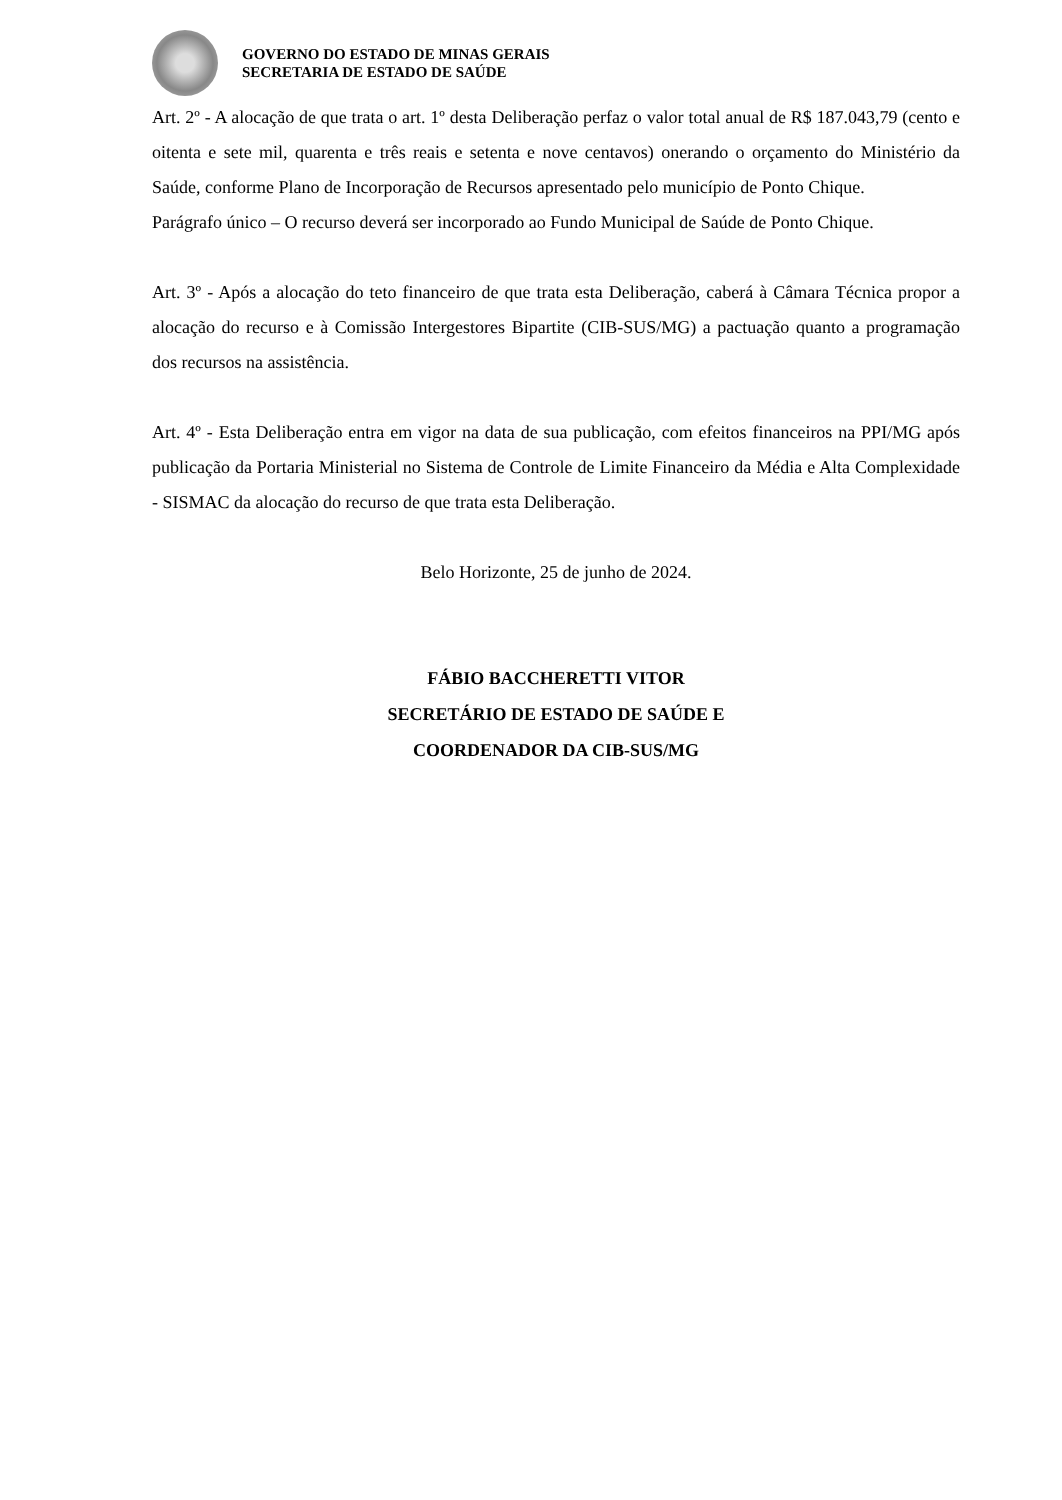GOVERNO DO ESTADO DE MINAS GERAIS
SECRETARIA DE ESTADO DE SAÚDE
Art. 2º - A alocação de que trata o art. 1º desta Deliberação perfaz o valor total anual de R$ 187.043,79 (cento e oitenta e sete mil, quarenta e três reais e setenta e nove centavos) onerando o orçamento do Ministério da Saúde, conforme Plano de Incorporação de Recursos apresentado pelo município de Ponto Chique.
Parágrafo único – O recurso deverá ser incorporado ao Fundo Municipal de Saúde de Ponto Chique.
Art. 3º - Após a alocação do teto financeiro de que trata esta Deliberação, caberá à Câmara Técnica propor a alocação do recurso e à Comissão Intergestores Bipartite (CIB-SUS/MG) a pactuação quanto a programação dos recursos na assistência.
Art. 4º - Esta Deliberação entra em vigor na data de sua publicação, com efeitos financeiros na PPI/MG após publicação da Portaria Ministerial no Sistema de Controle de Limite Financeiro da Média e Alta Complexidade - SISMAC da alocação do recurso de que trata esta Deliberação.
Belo Horizonte, 25 de junho de 2024.
FÁBIO BACCHERETTI VITOR
SECRETÁRIO DE ESTADO DE SAÚDE E
COORDENADOR DA CIB-SUS/MG